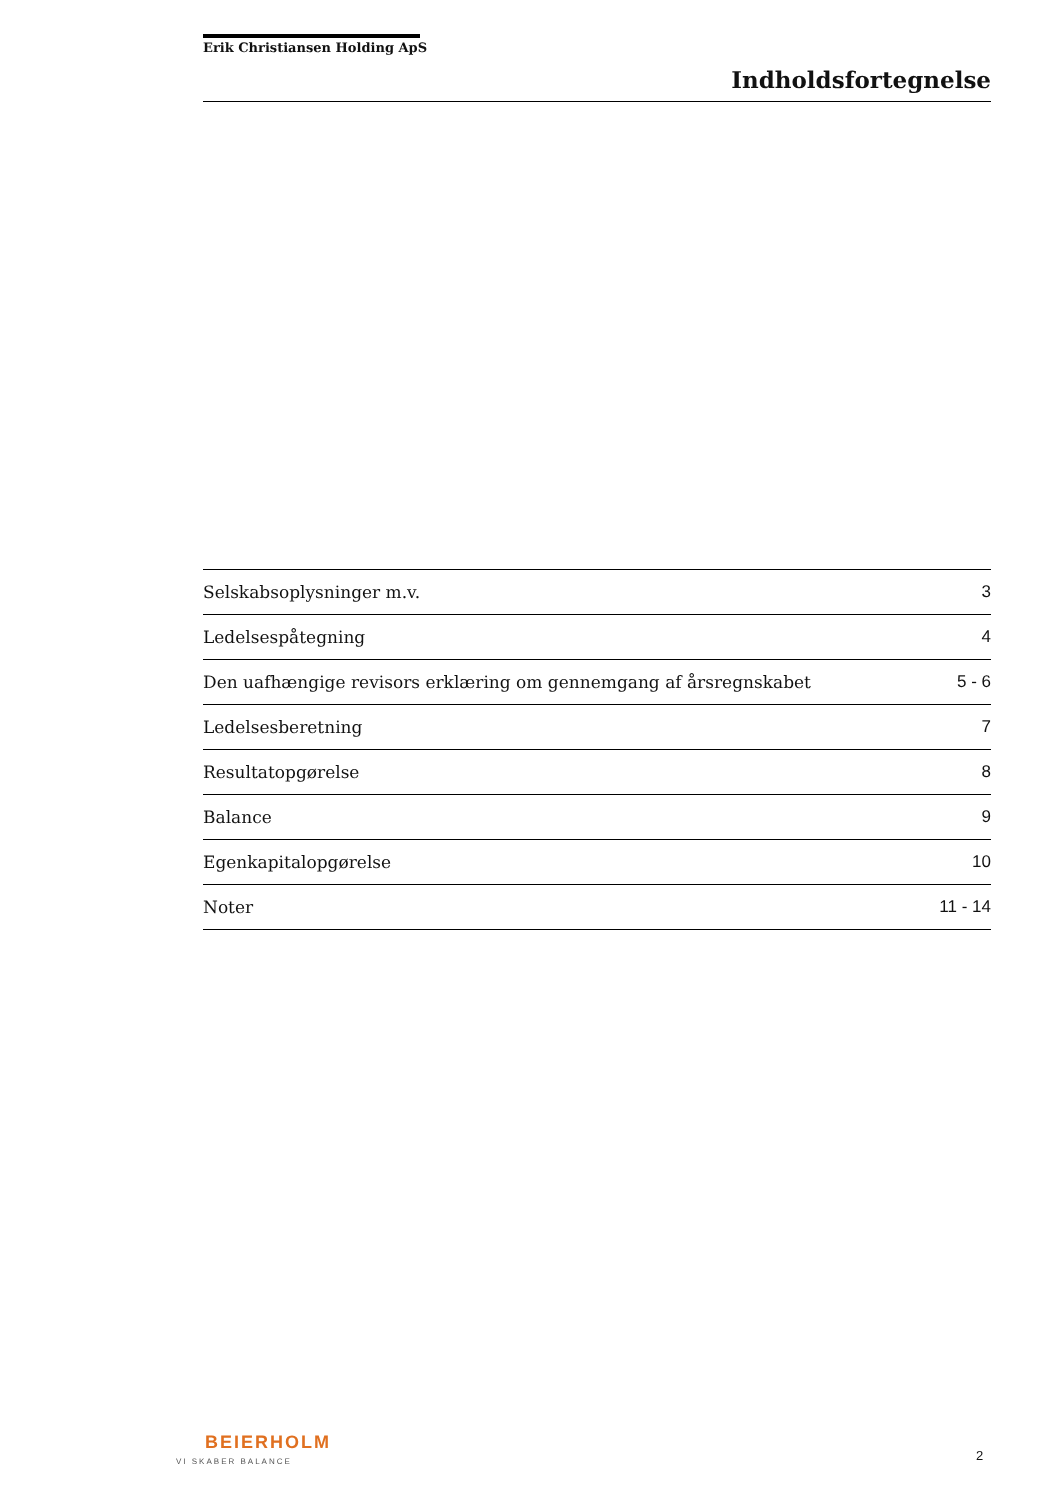Erik Christiansen Holding ApS
Indholdsfortegnelse
| Selskabsoplysninger m.v. | 3 |
| Ledelsespåtegning | 4 |
| Den uafhængige revisors erklæring om gennemgang af årsregnskabet | 5 - 6 |
| Ledelsesberetning | 7 |
| Resultatopgørelse | 8 |
| Balance | 9 |
| Egenkapitalopgørelse | 10 |
| Noter | 11 - 14 |
BEIERHOLM
VI SKABER BALANCE 2